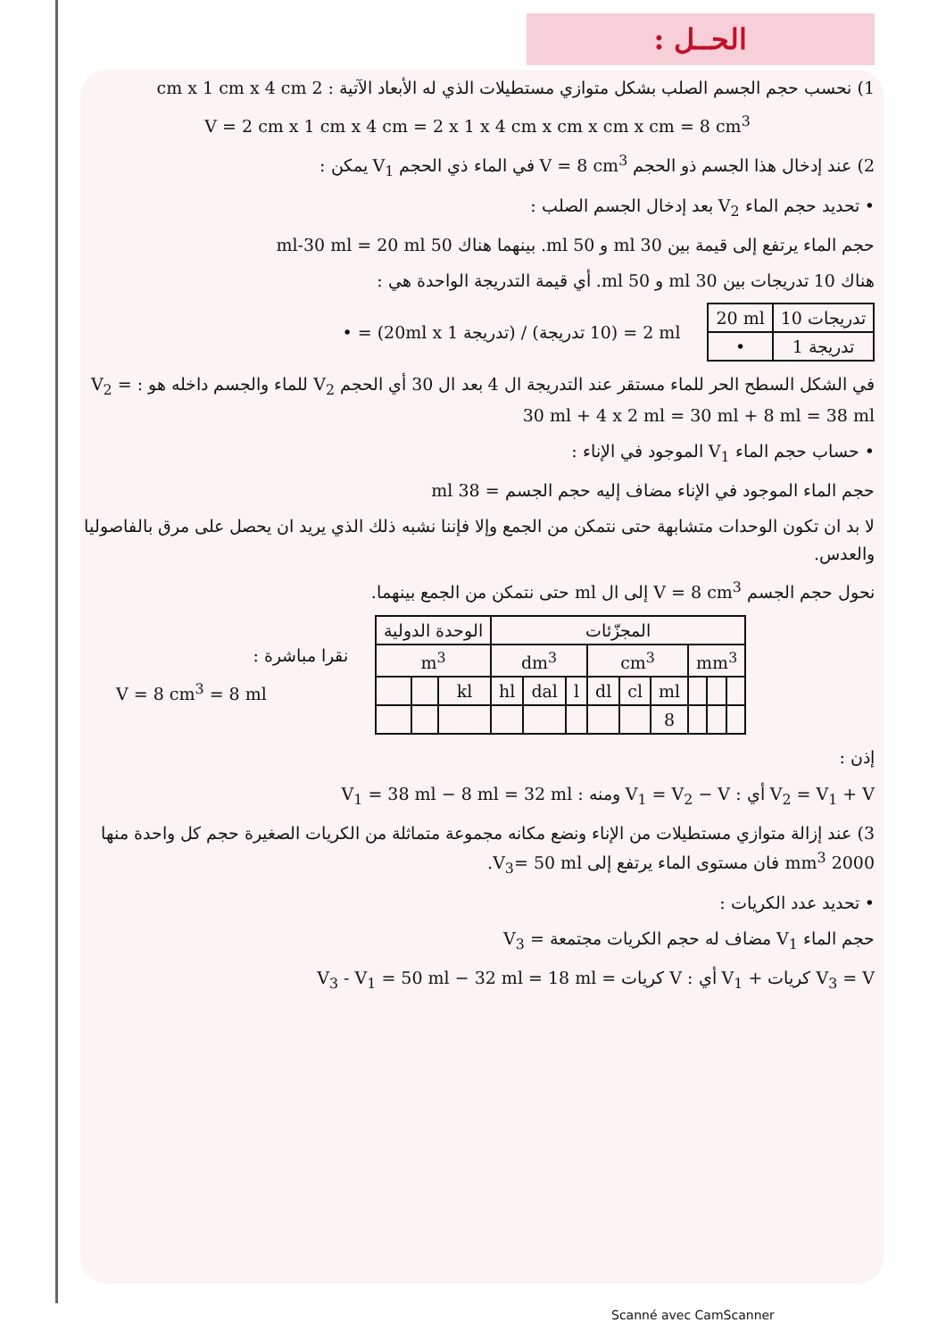الحــل :
1) نحسب حجم الجسم الصلب بشكل متوازي مستطيلات الذي له الأبعاد الآتية : 2 cm x 1 cm x 4 cm
V = 2 cm x 1 cm x 4 cm = 2 x 1 x 4 cm x cm x cm x cm = 8 cm<sup>3</sup>
2) عند إدخال هذا الجسم ذو الحجم V = 8 cm<sup>3</sup> في الماء ذي الحجم V<sub>1</sub> يمكن :
• تحديد حجم الماء V<sub>2</sub> بعد إدخال الجسم الصلب :
حجم الماء يرتفع إلى قيمة بين 30 ml و 50 ml. بينهما هناك 50 ml-30 ml = 20 ml
هناك 10 تدريجات بين 30 ml و 50 ml. أي قيمة التدريجة الواحدة هي :
| 20 ml | 10 تدريجات |
| • | 1 تدريجة |
• = (20ml x 1 تدريجة) / (10 تدريجة) = 2 ml
في الشكل السطح الحر للماء مستقر عند التدريجة ال 4 بعد ال 30 أي الحجم V<sub>2</sub> للماء والجسم داخله هو : V<sub>2</sub> = 30 ml + 4 x 2 ml = 30 ml + 8 ml = 38 ml
• حساب حجم الماء V<sub>1</sub> الموجود في الإناء :
حجم الماء الموجود في الإناء مضاف إليه حجم الجسم = 38 ml
لا بد ان تكون الوحدات متشابهة حتى نتمكن من الجمع وإلا فإننا نشبه ذلك الذي يريد ان يحصل على مرق بالفاصوليا والعدس.
نحول حجم الجسم V = 8 cm<sup>3</sup> إلى ال ml حتى نتمكن من الجمع بينهما.
نقرا مباشرة :
V = 8 cm<sup>3</sup> = 8 ml
| الوحدة الدولية | | | المجزّئات | | | | | | | | |
| --- | --- | --- | --- | --- | --- | --- | --- | --- | --- | --- | --- |
| m<sup>3</sup> | | | dm<sup>3</sup> | | | cm<sup>3</sup> | | | mm<sup>3</sup> | | |
| | | kl | hl | dal | l | dl | cl | ml | | | |
| | | | | | | | | 8 | | | |
إذن :
V<sub>2</sub> = V<sub>1</sub> + V أي : V<sub>1</sub> = V<sub>2</sub> − V ومنه : V<sub>1</sub> = 38 ml − 8 ml = 32 ml
3) عند إزالة متوازي مستطيلات من الإناء ونضع مكانه مجموعة متماثلة من الكريات الصغيرة حجم كل واحدة منها 2000 mm<sup>3</sup> فان مستوى الماء يرتفع إلى V<sub>3</sub>= 50 ml.
• تحديد عدد الكريات :
حجم الماء V<sub>1</sub> مضاف له حجم الكريات مجتمعة = V<sub>3</sub>
V<sub>3</sub> = V كريات + V<sub>1</sub> أي : V كريات = V<sub>3</sub> - V<sub>1</sub> = 50 ml − 32 ml = 18 ml
Scanné avec CamScanner